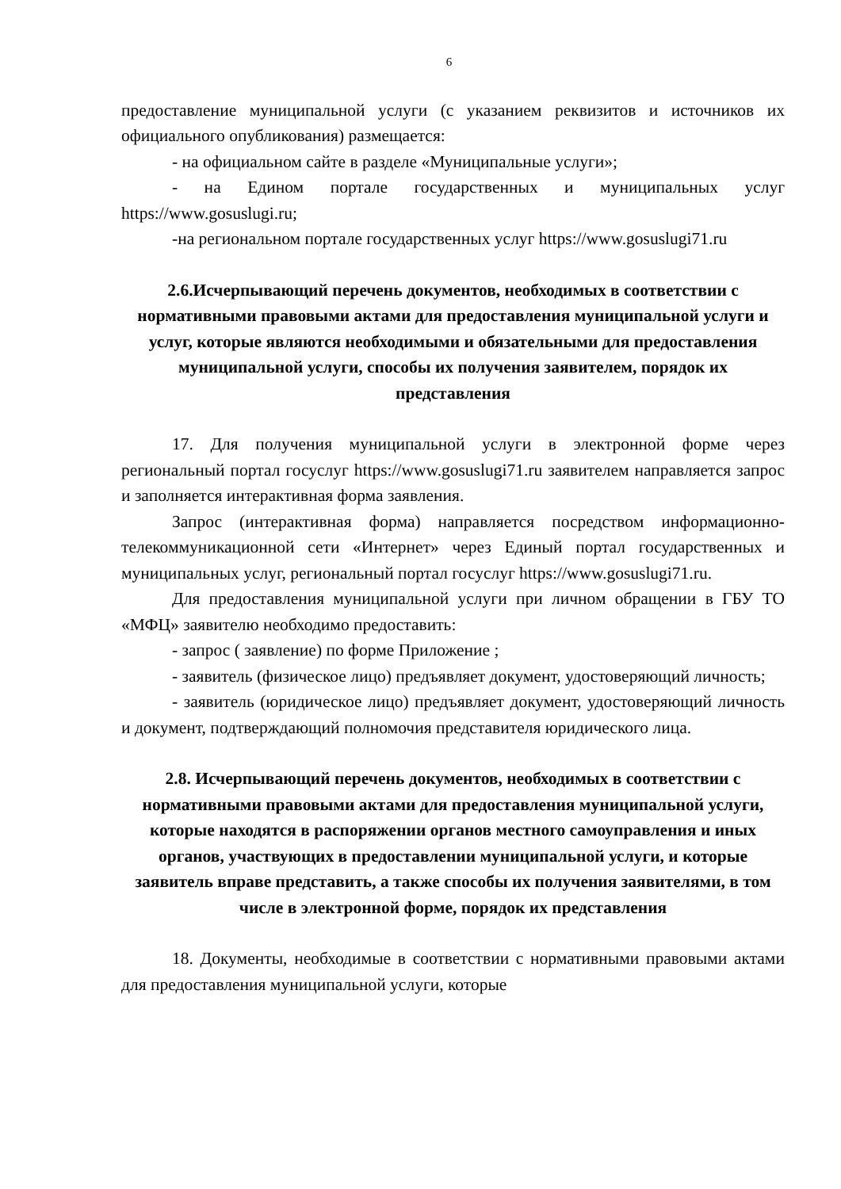6
предоставление муниципальной услуги (с указанием реквизитов и источников их официального опубликования) размещается:
- на официальном сайте в разделе «Муниципальные услуги»;
- на Едином портале государственных и муниципальных услуг https://www.gosuslugi.ru;
-на региональном портале государственных услуг https://www.gosuslugi71.ru
2.6.Исчерпывающий перечень документов, необходимых в соответствии с нормативными правовыми актами для предоставления муниципальной услуги и услуг, которые являются необходимыми и обязательными для предоставления муниципальной услуги, способы их получения заявителем, порядок их представления
17. Для получения муниципальной услуги в электронной форме через региональный портал госуслуг https://www.gosuslugi71.ru заявителем направляется запрос и заполняется интерактивная форма заявления.
Запрос (интерактивная форма) направляется посредством информационно-телекоммуникационной сети «Интернет» через Единый портал государственных и муниципальных услуг, региональный портал госуслуг https://www.gosuslugi71.ru.
Для предоставления муниципальной услуги при личном обращении в ГБУ ТО «МФЦ» заявителю необходимо предоставить:
- запрос ( заявление) по форме Приложение ;
- заявитель (физическое лицо) предъявляет документ, удостоверяющий личность;
- заявитель (юридическое лицо) предъявляет документ, удостоверяющий личность и документ, подтверждающий полномочия представителя юридического лица.
2.8. Исчерпывающий перечень документов, необходимых в соответствии с нормативными правовыми актами для предоставления муниципальной услуги, которые находятся в распоряжении органов местного самоуправления и иных органов, участвующих в предоставлении муниципальной услуги, и которые заявитель вправе представить, а также способы их получения заявителями, в том числе в электронной форме, порядок их представления
18. Документы, необходимые в соответствии с нормативными правовыми актами для предоставления муниципальной услуги, которые